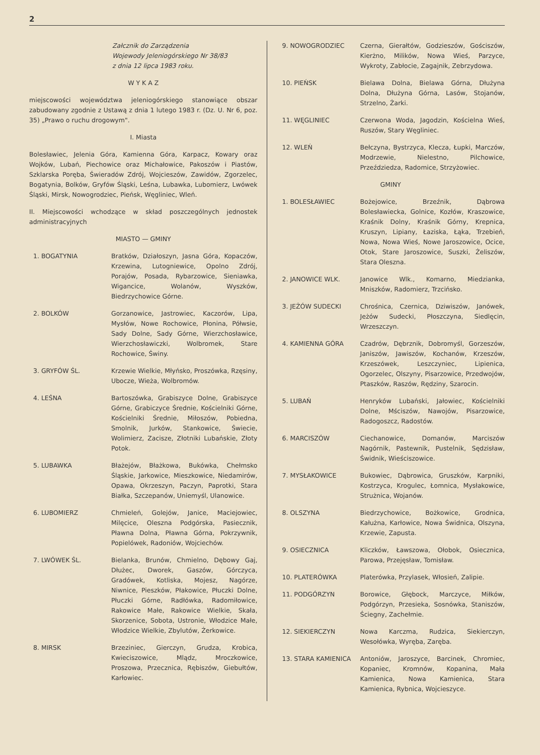2
Załcznik do Zarządzenia
Wojewody Jeleniogórskiego Nr 38/83
z dnia 12 lipca 1983 roku.
W Y K A Z
miejscowości województwa jeleniogórskiego stanowiące obszar zabudowany zgodnie z Ustawą z dnia 1 lutego 1983 r. (Dz. U. Nr 6, poz. 35) „Prawo o ruchu drogowym".
I. Miasta
Bolesławiec, Jelenia Góra, Kamienna Góra, Karpacz, Kowary oraz Wojków, Lubań, Piechowice oraz Michałowice, Pakoszów i Piastów, Szklarska Poręba, Świeradów Zdrój, Wojcieszów, Zawidów, Zgorzelec, Bogatynia, Bolków, Gryfów Śląski, Leśna, Lubawka, Lubomierz, Lwówek Śląski, Mirsk, Nowogrodziec, Pieńsk, Węgliniec, Wleń.
II. Miejscowości wchodzące w skład poszczególnych jednostek administracyjnych
MIASTO — GMINY
| 1. BOGATYNIA | Bratków, Działoszyn, Jasna Góra, Kopaczów, Krzewina, Lutogniewice, Opolno Zdrój, Porajów, Posada, Rybarzowice, Sieniawka, Wigancice, Wolanów, Wyszków, Biedrzychowice Górne. |
| 2. BOLKÓW | Gorzanowice, Jastrowiec, Kaczorów, Lipa, Mysłów, Nowe Rochowice, Płonina, Półwsie, Sady Dolne, Sady Górne, Wierzchosławice, Wierzchosławiczki, Wolbromek, Stare Rochowice, Świny. |
| 3. GRYFÓW ŚL. | Krzewie Wielkie, Młyńsko, Proszówka, Rzęsiny, Ubocze, Wieża, Wolbromów. |
| 4. LEŚNA | Bartoszówka, Grabiszyce Dolne, Grabiszyce Górne, Grabiczyce Średnie, Kościelniki Górne, Kościelniki Średnie, Miłoszów, Pobiedna, Smolnik, Jurków, Stankowice, Świecie, Wolimierz, Zacisze, Złotniki Lubańskie, Złoty Potok. |
| 5. LUBAWKA | Błażejów, Błażkowa, Bukówka, Chełmsko Śląskie, Jarkowice, Mieszkowice, Niedamirów, Opawa, Okrzeszyn, Paczyn, Paprotki, Stara Białka, Szczepanów, Uniemyśl, Ulanowice. |
| 6. LUBOMIERZ | Chmieleń, Golejów, Janice, Maciejowiec, Milęcice, Oleszna Podgórska, Pasiecznik, Pławna Dolna, Pławna Górna, Pokrzywnik, Popielówek, Radoniów, Wojciechów. |
| 7. LWÓWEK ŚL. | Bielanka, Brunów, Chmielno, Dębowy Gaj, Dłużec, Dworek, Gaszów, Górczyca, Gradówek, Kotliska, Mojesz, Nagórze, Niwnice, Pieszków, Płakowice, Płuczki Dolne, Płuczki Górne, Radłówka, Radomiłowice, Rakowice Małe, Rakowice Wielkie, Skała, Skorzenice, Sobota, Ustronie, Włodzice Małe, Włodzice Wielkie, Zbylutów, Żerkowice. |
| 8. MIRSK | Brzeziniec, Gierczyn, Grudza, Krobica, Kwieciszowice, Mlądz, Mroczkowice, Proszowa, Przecznica, Rębiszów, Giebułtów, Karłowiec. |
| 9. NOWOGRODZIEC | Czerna, Gierałtów, Godzieszów, Gościszów, Kierżno, Milików, Nowa Wieś, Parzyce, Wykroty, Zabłocie, Zagajnik, Zebrzydowa. |
| 10. PIEŃSK | Bielawa Dolna, Bielawa Górna, Dłużyna Dolna, Dłużyna Górna, Lasów, Stojanów, Strzelno, Żarki. |
| 11. WĘGLINIEC | Czerwona Woda, Jagodzin, Kościelna Wieś, Ruszów, Stary Węgliniec. |
| 12. WLEŃ | Bełczyna, Bystrzyca, Klecza, Łupki, Marczów, Modrzewie, Nielestno, Pilchowice, Przeździedza, Radomice, Strzyżowiec. |
| | GMINY |
| 1. BOLESŁAWIEC | Bożejowice, Brzeźnik, Dąbrowa Bolesławiecka, Golnice, Kozłów, Kraszowice, Kraśnik Dolny, Kraśnik Górny, Krepnica, Kruszyn, Lipiany, Łaziska, Łąka, Trzebień, Nowa, Nowa Wieś, Nowe Jaroszowice, Ocice, Otok, Stare Jaroszowice, Suszki, Żeliszów, Stara Oleszna. |
| 2. JANOWICE WLK. | Janowice Wlk., Komarno, Miedzianka, Mniszków, Radomierz, Trzcińsko. |
| 3. JEŻÓW SUDECKI | Chrośnica, Czernica, Dziwiszów, Janówek, Jeżów Sudecki, Płoszczyna, Siedlęcin, Wrzeszczyn. |
| 4. KAMIENNA GÓRA | Czadrów, Dębrznik, Dobromyśl, Gorzeszów, Janiszów, Jawiszów, Kochanów, Krzeszów, Krzeszówek, Leszczyniec, Lipienica, Ogorzelec, Olszyny, Pisarzowice, Przedwojów, Ptaszków, Raszów, Rędziny, Szarocin. |
| 5. LUBAŃ | Henryków Lubański, Jałowiec, Kościelniki Dolne, Mściszów, Nawojów, Pisarzowice, Radogoszcz, Radostów. |
| 6. MARCISZÓW | Ciechanowice, Domanów, Marciszów Nagórnik, Pastewnik, Pustelnik, Sędzisław, Świdnik, Wieściszowice. |
| 7. MYSŁAKOWICE | Bukowiec, Dąbrowica, Gruszków, Karpniki, Kostrzyca, Krogulec, Łomnica, Mysłakowice, Strużnica, Wojanów. |
| 8. OLSZYNA | Biedrzychowice, Bożkowice, Grodnica, Kałużna, Karłowice, Nowa Świdnica, Olszyna, Krzewie, Zapusta. |
| 9. OSIECZNICA | Kliczków, Ławszowa, Ołobok, Osiecznica, Parowa, Przejęsław, Tomisław. |
| 10. PLATERÓWKA | Platerówka, Przylasek, Włosień, Zalipie. |
| 11. PODGÓRZYN | Borowice, Głębock, Marczyce, Miłków, Podgórzyn, Przesieka, Sosnówka, Staniszów, Ściegny, Zachełmie. |
| 12. SIEKIERCZYN | Nowa Karczma, Rudzica, Siekierczyn, Wesołówka, Wyręba, Zaręba. |
| 13. STARA KAMIENICA | Antoniów, Jaroszyce, Barcinek, Chromiec, Kopaniec, Kromnów, Kopanina, Mała Kamienica, Nowa Kamienica, Stara Kamienica, Rybnica, Wojcieszyce. |